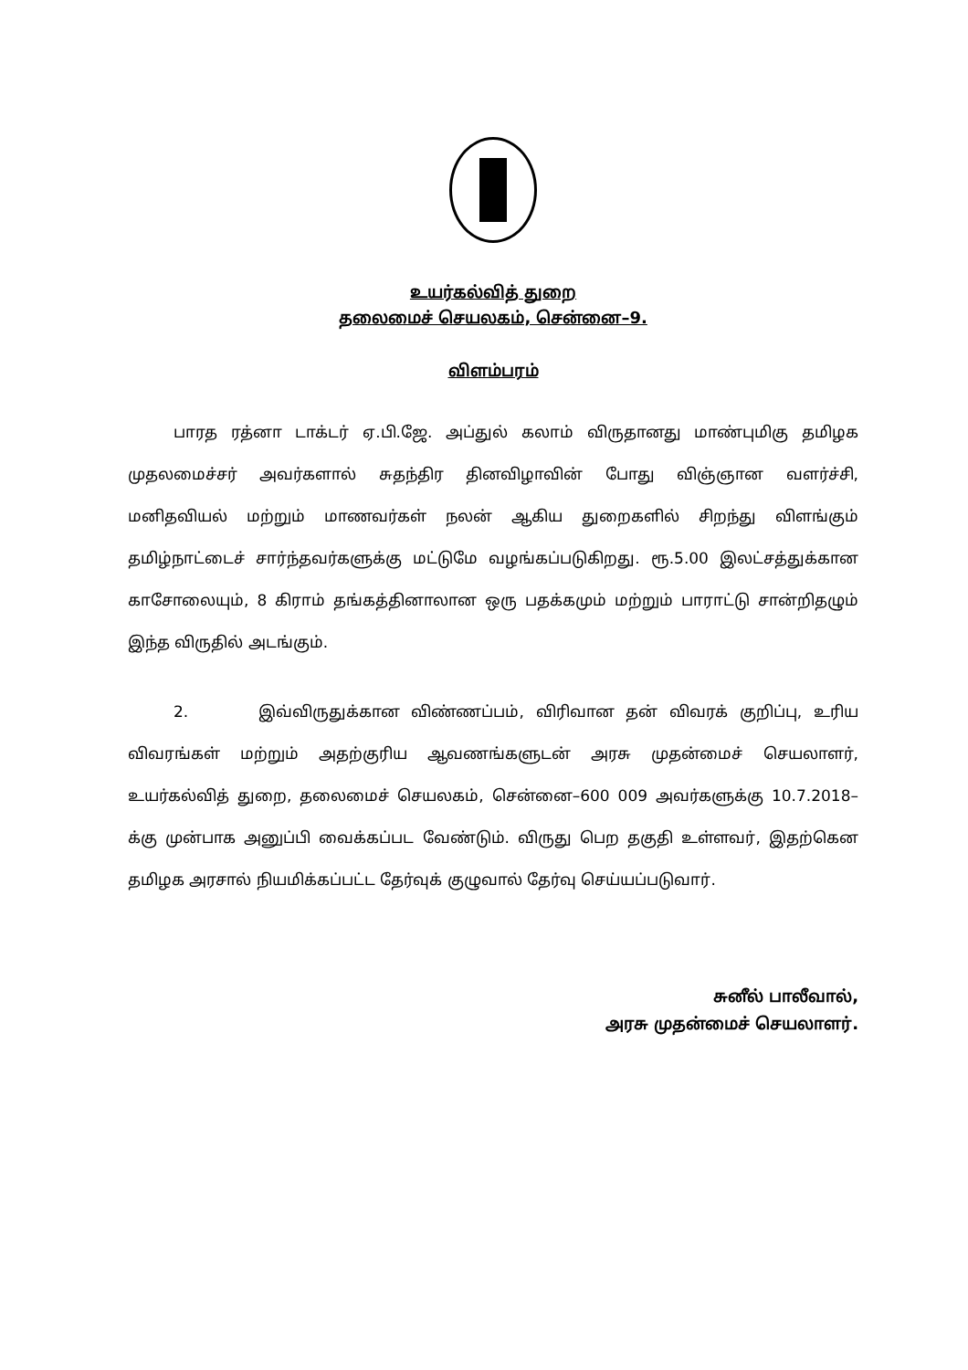உயர்கல்வித் துறை
தலைமைச் செயலகம், சென்னை–9.
விளம்பரம்
பாரத ரத்னா டாக்டர் ஏ.பி.ஜே. அப்துல் கலாம் விருதானது மாண்புமிகு தமிழக முதலமைச்சர் அவர்களால் சுதந்திர தினவிழாவின் போது விஞ்ஞான வளர்ச்சி, மனிதவியல் மற்றும் மாணவர்கள் நலன் ஆகிய துறைகளில் சிறந்து விளங்கும் தமிழ்நாட்டைச் சார்ந்தவர்களுக்கு மட்டுமே வழங்கப்படுகிறது. ரூ.5.00 இலட்சத்துக்கான காசோலையும், 8 கிராம் தங்கத்தினாலான ஒரு பதக்கமும் மற்றும் பாராட்டு சான்றிதழும் இந்த விருதில் அடங்கும்.
2. இவ்விருதுக்கான விண்ணப்பம், விரிவான தன் விவரக் குறிப்பு, உரிய விவரங்கள் மற்றும் அதற்குரிய ஆவணங்களுடன் அரசு முதன்மைச் செயலாளர், உயர்கல்வித் துறை, தலைமைச் செயலகம், சென்னை–600 009 அவர்களுக்கு 10.7.2018–க்கு முன்பாக அனுப்பி வைக்கப்பட வேண்டும். விருது பெற தகுதி உள்ளவர், இதற்கென தமிழக அரசால் நியமிக்கப்பட்ட தேர்வுக் குழுவால் தேர்வு செய்யப்படுவார்.
சுனீல் பாலீவால்,
அரசு முதன்மைச் செயலாளர்.